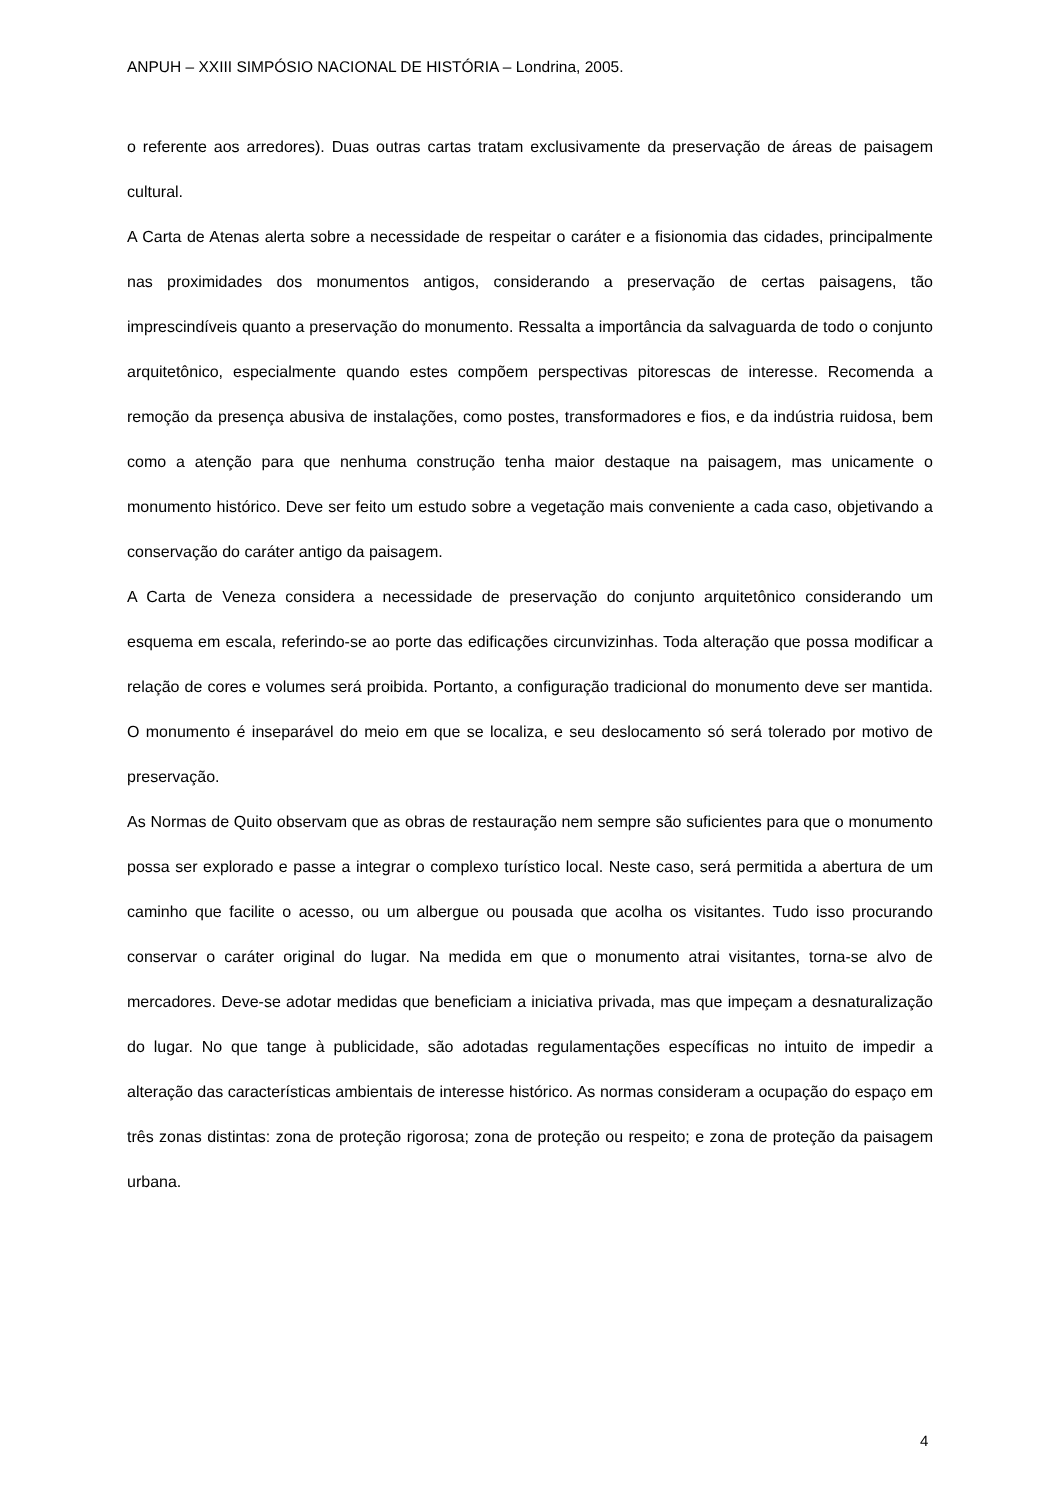ANPUH – XXIII SIMPÓSIO NACIONAL DE HISTÓRIA – Londrina, 2005.
o referente aos arredores). Duas outras cartas tratam exclusivamente da preservação de áreas de paisagem cultural.
A Carta de Atenas alerta sobre a necessidade de respeitar o caráter e a fisionomia das cidades, principalmente nas proximidades dos monumentos antigos, considerando a preservação de certas paisagens, tão imprescindíveis quanto a preservação do monumento. Ressalta a importância da salvaguarda de todo o conjunto arquitetônico, especialmente quando estes compõem perspectivas pitorescas de interesse. Recomenda a remoção da presença abusiva de instalações, como postes, transformadores e fios, e da indústria ruidosa, bem como a atenção para que nenhuma construção tenha maior destaque na paisagem, mas unicamente o monumento histórico. Deve ser feito um estudo sobre a vegetação mais conveniente a cada caso, objetivando a conservação do caráter antigo da paisagem.
A Carta de Veneza considera a necessidade de preservação do conjunto arquitetônico considerando um esquema em escala, referindo-se ao porte das edificações circunvizinhas. Toda alteração que possa modificar a relação de cores e volumes será proibida. Portanto, a configuração tradicional do monumento deve ser mantida. O monumento é inseparável do meio em que se localiza, e seu deslocamento só será tolerado por motivo de preservação.
As Normas de Quito observam que as obras de restauração nem sempre são suficientes para que o monumento possa ser explorado e passe a integrar o complexo turístico local. Neste caso, será permitida a abertura de um caminho que facilite o acesso, ou um albergue ou pousada que acolha os visitantes. Tudo isso procurando conservar o caráter original do lugar. Na medida em que o monumento atrai visitantes, torna-se alvo de mercadores. Deve-se adotar medidas que beneficiam a iniciativa privada, mas que impeçam a desnaturalização do lugar. No que tange à publicidade, são adotadas regulamentações específicas no intuito de impedir a alteração das características ambientais de interesse histórico. As normas consideram a ocupação do espaço em três zonas distintas: zona de proteção rigorosa; zona de proteção ou respeito; e zona de proteção da paisagem urbana.
4